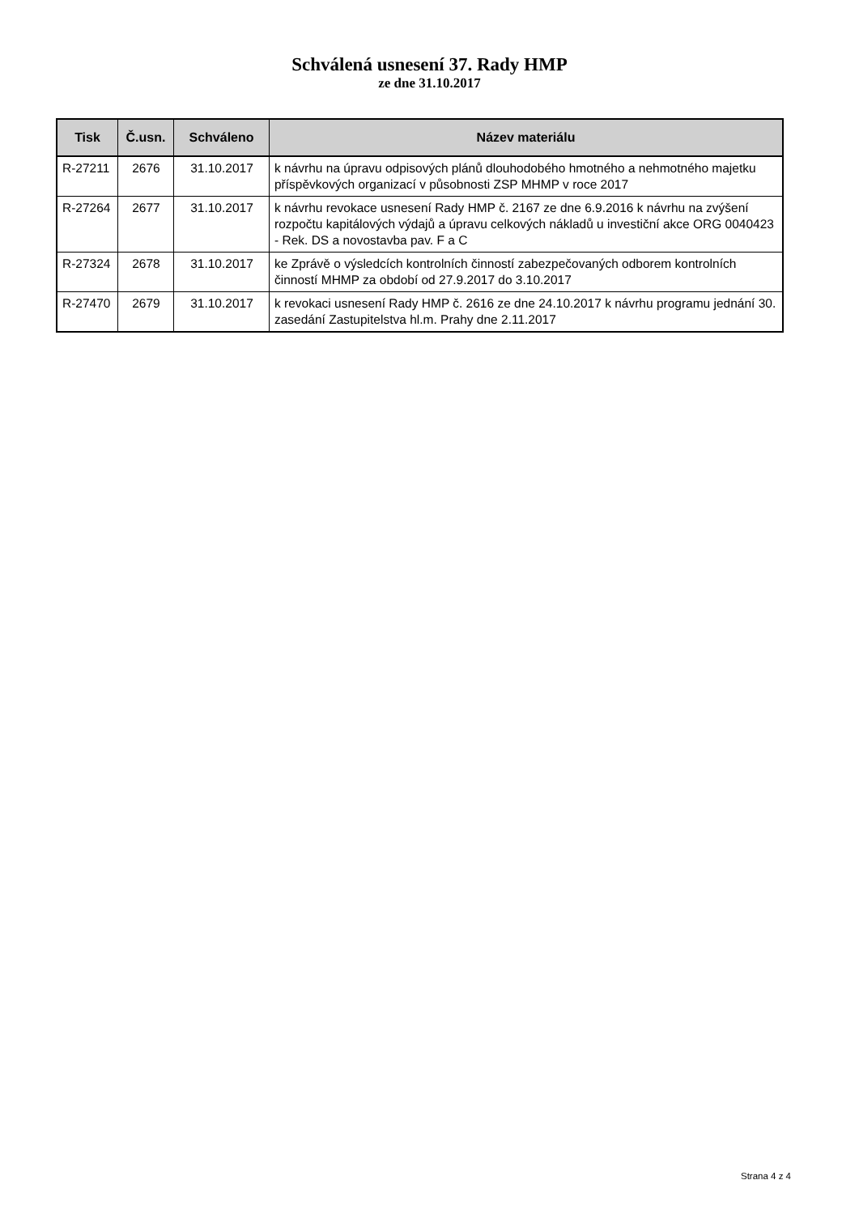Schválená usnesení 37. Rady HMP
ze dne 31.10.2017
| Tisk | Č.usn. | Schváleno | Název materiálu |
| --- | --- | --- | --- |
| R-27211 | 2676 | 31.10.2017 | k návrhu na úpravu odpisových plánů dlouhodobého hmotného a nehmotného majetku příspěvkových organizací v působnosti ZSP MHMP v roce 2017 |
| R-27264 | 2677 | 31.10.2017 | k návrhu revokace usnesení Rady HMP č. 2167 ze dne 6.9.2016 k návrhu na zvýšení rozpočtu kapitálových výdajů a úpravu celkových nákladů u investiční akce ORG 0040423 - Rek. DS a novostavba pav. F a C |
| R-27324 | 2678 | 31.10.2017 | ke Zprávě o výsledcích kontrolních činností zabezpečovaných odborem kontrolních činností MHMP za období od 27.9.2017 do 3.10.2017 |
| R-27470 | 2679 | 31.10.2017 | k revokaci usnesení Rady HMP č. 2616 ze dne 24.10.2017 k návrhu programu jednání 30. zasedání Zastupitelstva hl.m. Prahy dne 2.11.2017 |
Strana 4 z 4